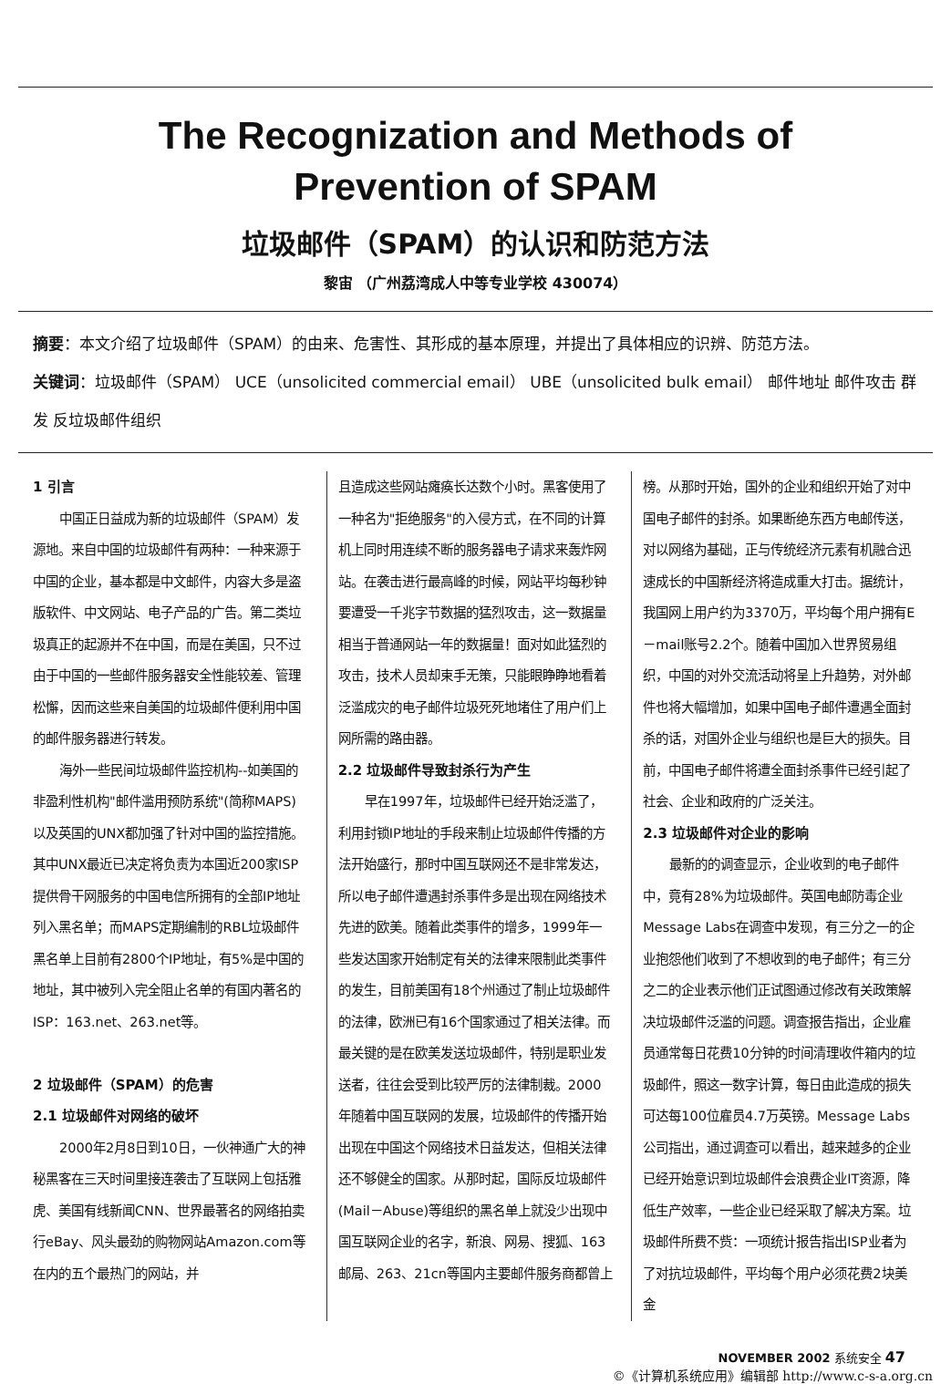The Recognization and Methods of
Prevention of SPAM
垃圾邮件（SPAM）的认识和防范方法
黎宙 （广州荔湾成人中等专业学校 430074）
摘要：本文介绍了垃圾邮件（SPAM）的由来、危害性、其形成的基本原理，并提出了具体相应的识辨、防范方法。
关键词：垃圾邮件（SPAM） UCE（unsolicited commercial email） UBE（unsolicited bulk email） 邮件地址 邮件攻击 群发 反垃圾邮件组织
1 引言
中国正日益成为新的垃圾邮件（SPAM）发源地。来自中国的垃圾邮件有两种：一种来源于中国的企业，基本都是中文邮件，内容大多是盗版软件、中文网站、电子产品的广告。第二类垃圾真正的起源并不在中国，而是在美国，只不过由于中国的一些邮件服务器安全性能较差、管理松懈，因而这些来自美国的垃圾邮件便利用中国的邮件服务器进行转发。
海外一些民间垃圾邮件监控机构--如美国的非盈利性机构"邮件滥用预防系统"(简称MAPS)以及英国的UNX都加强了针对中国的监控措施。其中UNX最近已决定将负责为本国近200家ISP提供骨干网服务的中国电信所拥有的全部IP地址列入黑名单；而MAPS定期编制的RBL垃圾邮件黑名单上目前有2800个IP地址，有5%是中国的地址，其中被列入完全阻止名单的有国内著名的ISP：163.net、263.net等。
2 垃圾邮件（SPAM）的危害
2.1 垃圾邮件对网络的破坏
2000年2月8日到10日，一伙神通广大的神秘黑客在三天时间里接连袭击了互联网上包括雅虎、美国有线新闻CNN、世界最著名的网络拍卖行eBay、风头最劲的购物网站Amazon.com等在内的五个最热门的网站，并
且造成这些网站瘫痪长达数个小时。黑客使用了一种名为"拒绝服务"的入侵方式，在不同的计算机上同时用连续不断的服务器电子请求来轰炸网站。在袭击进行最高峰的时候，网站平均每秒钟要遭受一千兆字节数据的猛烈攻击，这一数据量相当于普通网站一年的数据量！面对如此猛烈的攻击，技术人员却束手无策，只能眼睁睁地看着泛滥成灾的电子邮件垃圾死死地堵住了用户们上网所需的路由器。
2.2 垃圾邮件导致封杀行为产生
早在1997年，垃圾邮件已经开始泛滥了，利用封锁IP地址的手段来制止垃圾邮件传播的方法开始盛行，那时中国互联网还不是非常发达，所以电子邮件遭遇封杀事件多是出现在网络技术先进的欧美。随着此类事件的增多，1999年一些发达国家开始制定有关的法律来限制此类事件的发生，目前美国有18个州通过了制止垃圾邮件的法律，欧洲已有16个国家通过了相关法律。而最关键的是在欧美发送垃圾邮件，特别是职业发送者，往往会受到比较严厉的法律制裁。2000年随着中国互联网的发展，垃圾邮件的传播开始出现在中国这个网络技术日益发达，但相关法律还不够健全的国家。从那时起，国际反垃圾邮件(Mail－Abuse)等组织的黑名单上就没少出现中国互联网企业的名字，新浪、网易、搜狐、163邮局、263、21cn等国内主要邮件服务商都曾上
榜。从那时开始，国外的企业和组织开始了对中国电子邮件的封杀。如果断绝东西方电邮传送，对以网络为基础，正与传统经济元素有机融合迅速成长的中国新经济将造成重大打击。据统计，我国网上用户约为3370万，平均每个用户拥有E－mail账号2.2个。随着中国加入世界贸易组织，中国的对外交流活动将呈上升趋势，对外邮件也将大幅增加，如果中国电子邮件遭遇全面封杀的话，对国外企业与组织也是巨大的损失。目前，中国电子邮件将遭全面封杀事件已经引起了社会、企业和政府的广泛关注。
2.3 垃圾邮件对企业的影响
最新的的调查显示，企业收到的电子邮件中，竟有28%为垃圾邮件。英国电邮防毒企业Message Labs在调查中发现，有三分之一的企业抱怨他们收到了不想收到的电子邮件；有三分之二的企业表示他们正试图通过修改有关政策解决垃圾邮件泛滥的问题。调查报告指出，企业雇员通常每日花费10分钟的时间清理收件箱内的垃圾邮件，照这一数字计算，每日由此造成的损失可达每100位雇员4.7万英镑。Message Labs公司指出，通过调查可以看出，越来越多的企业已经开始意识到垃圾邮件会浪费企业IT资源，降低生产效率，一些企业已经采取了解决方案。垃圾邮件所费不赀：一项统计报告指出ISP业者为了对抗垃圾邮件，平均每个用户必须花费2块美金
NOVEMBER 2002 系统安全 47
©《计算机系统应用》编辑部 http://www.c-s-a.org.cn